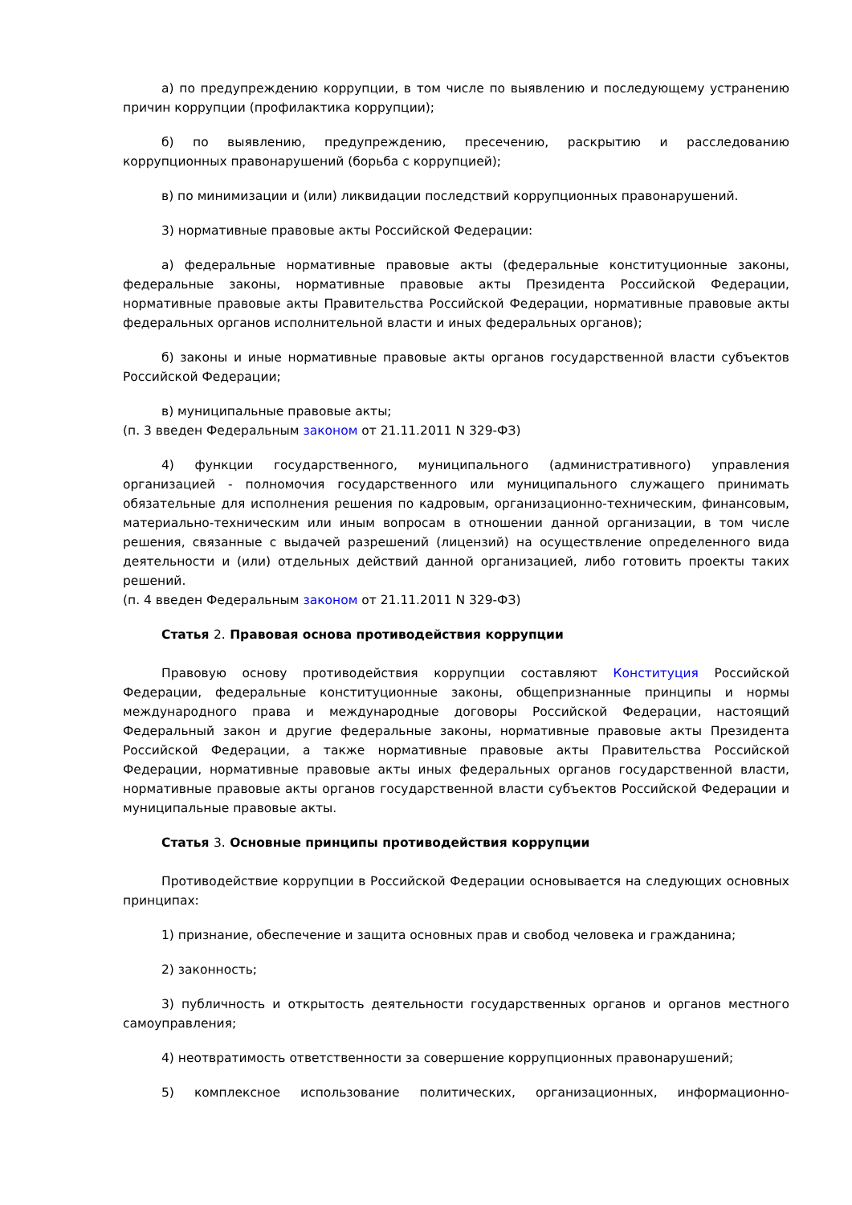а) по предупреждению коррупции, в том числе по выявлению и последующему устранению причин коррупции (профилактика коррупции);
б) по выявлению, предупреждению, пресечению, раскрытию и расследованию коррупционных правонарушений (борьба с коррупцией);
в) по минимизации и (или) ликвидации последствий коррупционных правонарушений.
3) нормативные правовые акты Российской Федерации:
а) федеральные нормативные правовые акты (федеральные конституционные законы, федеральные законы, нормативные правовые акты Президента Российской Федерации, нормативные правовые акты Правительства Российской Федерации, нормативные правовые акты федеральных органов исполнительной власти и иных федеральных органов);
б) законы и иные нормативные правовые акты органов государственной власти субъектов Российской Федерации;
в) муниципальные правовые акты;
(п. 3 введен Федеральным законом от 21.11.2011 N 329-ФЗ)
4) функции государственного, муниципального (административного) управления организацией - полномочия государственного или муниципального служащего принимать обязательные для исполнения решения по кадровым, организационно-техническим, финансовым, материально-техническим или иным вопросам в отношении данной организации, в том числе решения, связанные с выдачей разрешений (лицензий) на осуществление определенного вида деятельности и (или) отдельных действий данной организацией, либо готовить проекты таких решений.
(п. 4 введен Федеральным законом от 21.11.2011 N 329-ФЗ)
Статья 2. Правовая основа противодействия коррупции
Правовую основу противодействия коррупции составляют Конституция Российской Федерации, федеральные конституционные законы, общепризнанные принципы и нормы международного права и международные договоры Российской Федерации, настоящий Федеральный закон и другие федеральные законы, нормативные правовые акты Президента Российской Федерации, а также нормативные правовые акты Правительства Российской Федерации, нормативные правовые акты иных федеральных органов государственной власти, нормативные правовые акты органов государственной власти субъектов Российской Федерации и муниципальные правовые акты.
Статья 3. Основные принципы противодействия коррупции
Противодействие коррупции в Российской Федерации основывается на следующих основных принципах:
1) признание, обеспечение и защита основных прав и свобод человека и гражданина;
2) законность;
3) публичность и открытость деятельности государственных органов и органов местного самоуправления;
4) неотвратимость ответственности за совершение коррупционных правонарушений;
5) комплексное использование политических, организационных, информационно-